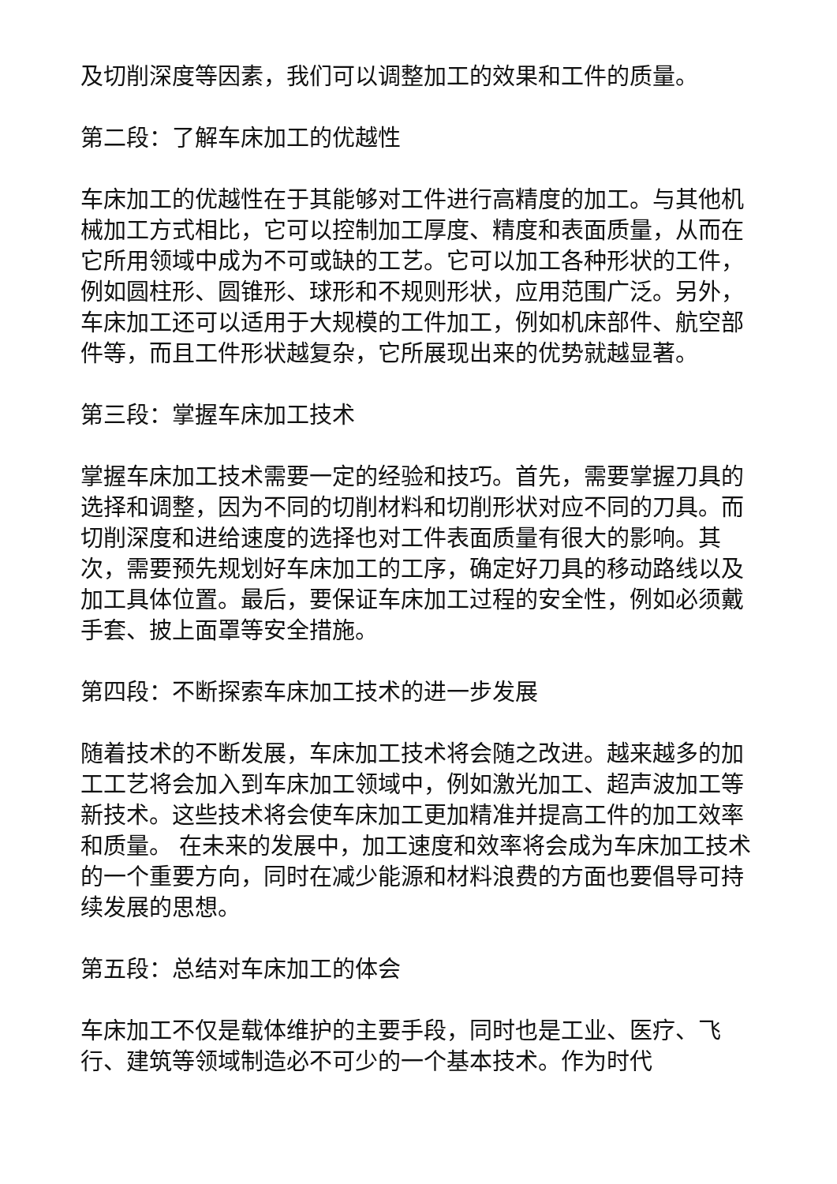及切削深度等因素，我们可以调整加工的效果和工件的质量。
第二段：了解车床加工的优越性
车床加工的优越性在于其能够对工件进行高精度的加工。与其他机械加工方式相比，它可以控制加工厚度、精度和表面质量，从而在它所用领域中成为不可或缺的工艺。它可以加工各种形状的工件，例如圆柱形、圆锥形、球形和不规则形状，应用范围广泛。另外，车床加工还可以适用于大规模的工件加工，例如机床部件、航空部件等，而且工件形状越复杂，它所展现出来的优势就越显著。
第三段：掌握车床加工技术
掌握车床加工技术需要一定的经验和技巧。首先，需要掌握刀具的选择和调整，因为不同的切削材料和切削形状对应不同的刀具。而切削深度和进给速度的选择也对工件表面质量有很大的影响。其次，需要预先规划好车床加工的工序，确定好刀具的移动路线以及加工具体位置。最后，要保证车床加工过程的安全性，例如必须戴手套、披上面罩等安全措施。
第四段：不断探索车床加工技术的进一步发展
随着技术的不断发展，车床加工技术将会随之改进。越来越多的加工工艺将会加入到车床加工领域中，例如激光加工、超声波加工等新技术。这些技术将会使车床加工更加精准并提高工件的加工效率和质量。 在未来的发展中，加工速度和效率将会成为车床加工技术的一个重要方向，同时在减少能源和材料浪费的方面也要倡导可持续发展的思想。
第五段：总结对车床加工的体会
车床加工不仅是载体维护的主要手段，同时也是工业、医疗、飞行、建筑等领域制造必不可少的一个基本技术。作为时代